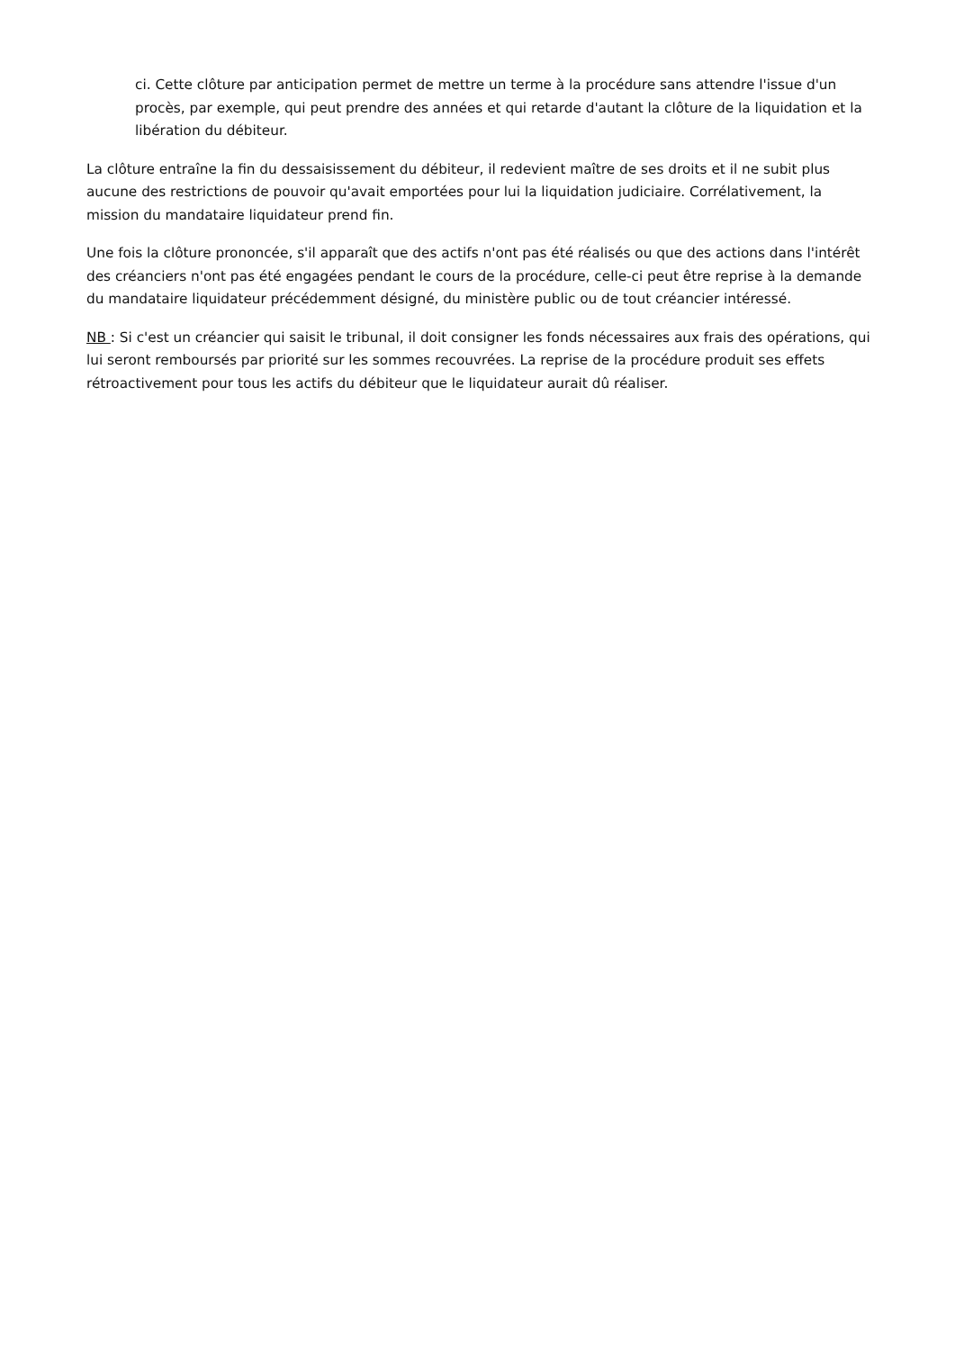ci. Cette clôture par anticipation permet de mettre un terme à la procédure sans attendre l'issue d'un procès, par exemple, qui peut prendre des années et qui retarde d'autant la clôture de la liquidation et la libération du débiteur.
La clôture entraîne la fin du dessaisissement du débiteur, il redevient maître de ses droits et il ne subit plus aucune des restrictions de pouvoir qu'avait emportées pour lui la liquidation judiciaire. Corrélativement, la mission du mandataire liquidateur prend fin.
Une fois la clôture prononcée, s'il apparaît que des actifs n'ont pas été réalisés ou que des actions dans l'intérêt des créanciers n'ont pas été engagées pendant le cours de la procédure, celle-ci peut être reprise à la demande du mandataire liquidateur précédemment désigné, du ministère public ou de tout créancier intéressé.
NB : Si c'est un créancier qui saisit le tribunal, il doit consigner les fonds nécessaires aux frais des opérations, qui lui seront remboursés par priorité sur les sommes recouvrées. La reprise de la procédure produit ses effets rétroactivement pour tous les actifs du débiteur que le liquidateur aurait dû réaliser.